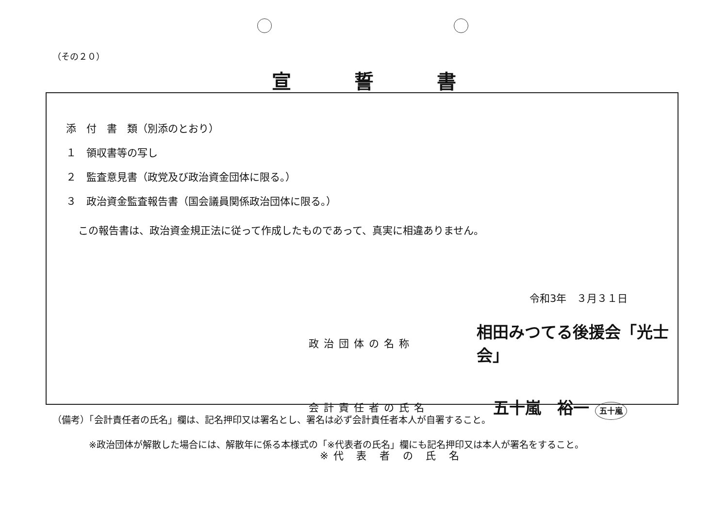（その２０）
宣誓書
添　付　書　類（別添のとおり）
１　領収書等の写し
２　監査意見書（政党及び政治資金団体に限る。）
３　政治資金監査報告書（国会議員関係政治団体に限る。）
この報告書は、政治資金規正法に従って作成したものであって、真実に相違ありません。
令和3年　３月３１日
政治団体の名称
相田みつてる後援会「光士会」
会計責任者の氏名
五十嵐　裕一 五十嵐
※代 表 者 の 氏 名
（備考）「会計責任者の氏名」欄は、記名押印又は署名とし、署名は必ず会計責任者本人が自署すること。
※政治団体が解散した場合には、解散年に係る本様式の「※代表者の氏名」欄にも記名押印又は本人が署名をすること。